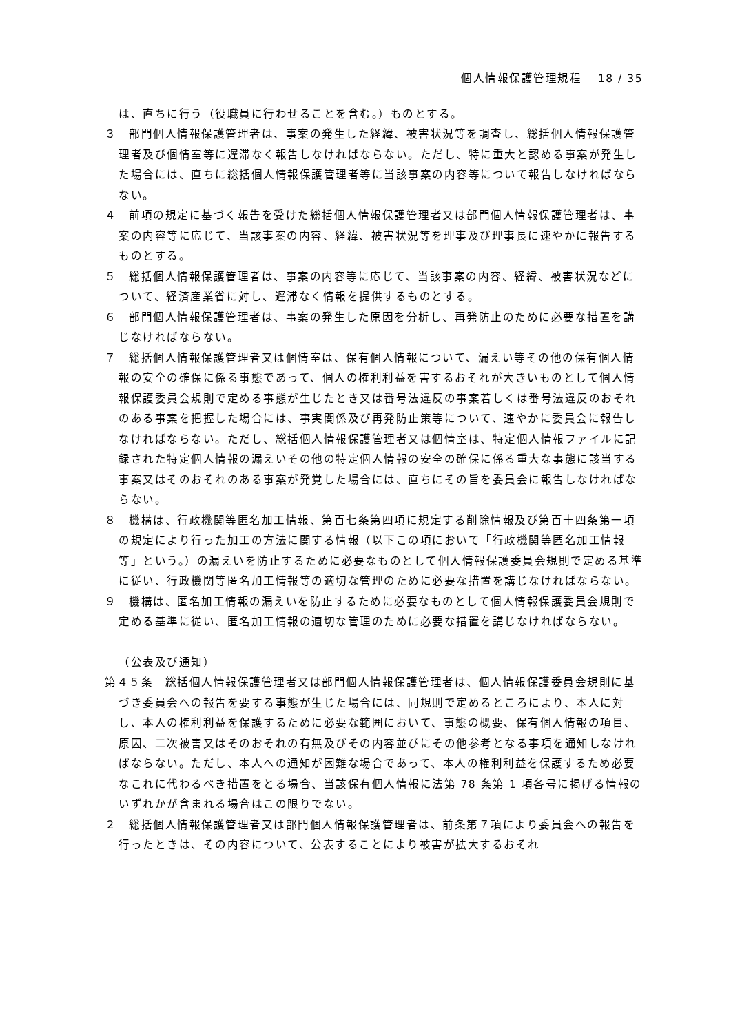個人情報保護管理規程　 18 / 35
は、直ちに行う（役職員に行わせることを含む。）ものとする。
３　部門個人情報保護管理者は、事案の発生した経緯、被害状況等を調査し、総括個人情報保護管理者及び個情室等に遅滞なく報告しなければならない。ただし、特に重大と認める事案が発生した場合には、直ちに総括個人情報保護管理者等に当該事案の内容等について報告しなければならない。
４　前項の規定に基づく報告を受けた総括個人情報保護管理者又は部門個人情報保護管理者は、事案の内容等に応じて、当該事案の内容、経緯、被害状況等を理事及び理事長に速やかに報告するものとする。
５　総括個人情報保護管理者は、事案の内容等に応じて、当該事案の内容、経緯、被害状況などについて、経済産業省に対し、遅滞なく情報を提供するものとする。
６　部門個人情報保護管理者は、事案の発生した原因を分析し、再発防止のために必要な措置を講じなければならない。
７　総括個人情報保護管理者又は個情室は、保有個人情報について、漏えい等その他の保有個人情報の安全の確保に係る事態であって、個人の権利利益を害するおそれが大きいものとして個人情報保護委員会規則で定める事態が生じたとき又は番号法違反の事案若しくは番号法違反のおそれのある事案を把握した場合には、事実関係及び再発防止策等について、速やかに委員会に報告しなければならない。ただし、総括個人情報保護管理者又は個情室は、特定個人情報ファイルに記録された特定個人情報の漏えいその他の特定個人情報の安全の確保に係る重大な事態に該当する事案又はそのおそれのある事案が発覚した場合には、直ちにその旨を委員会に報告しなければならない。
８　機構は、行政機関等匿名加工情報、第百七条第四項に規定する削除情報及び第百十四条第一項の規定により行った加工の方法に関する情報（以下この項において「行政機関等匿名加工情報等」という。）の漏えいを防止するために必要なものとして個人情報保護委員会規則で定める基準に従い、行政機関等匿名加工情報等の適切な管理のために必要な措置を講じなければならない。
９　機構は、匿名加工情報の漏えいを防止するために必要なものとして個人情報保護委員会規則で定める基準に従い、匿名加工情報の適切な管理のために必要な措置を講じなければならない。
（公表及び通知）
第４５条　総括個人情報保護管理者又は部門個人情報保護管理者は、個人情報保護委員会規則に基づき委員会への報告を要する事態が生じた場合には、同規則で定めるところにより、本人に対し、本人の権利利益を保護するために必要な範囲において、事態の概要、保有個人情報の項目、原因、二次被害又はそのおそれの有無及びその内容並びにその他参考となる事項を通知しなければならない。ただし、本人への通知が困難な場合であって、本人の権利利益を保護するため必要なこれに代わるべき措置をとる場合、当該保有個人情報に法第 78 条第 1 項各号に掲げる情報のいずれかが含まれる場合はこの限りでない。
２　総括個人情報保護管理者又は部門個人情報保護管理者は、前条第７項により委員会への報告を行ったときは、その内容について、公表することにより被害が拡大するおそれ